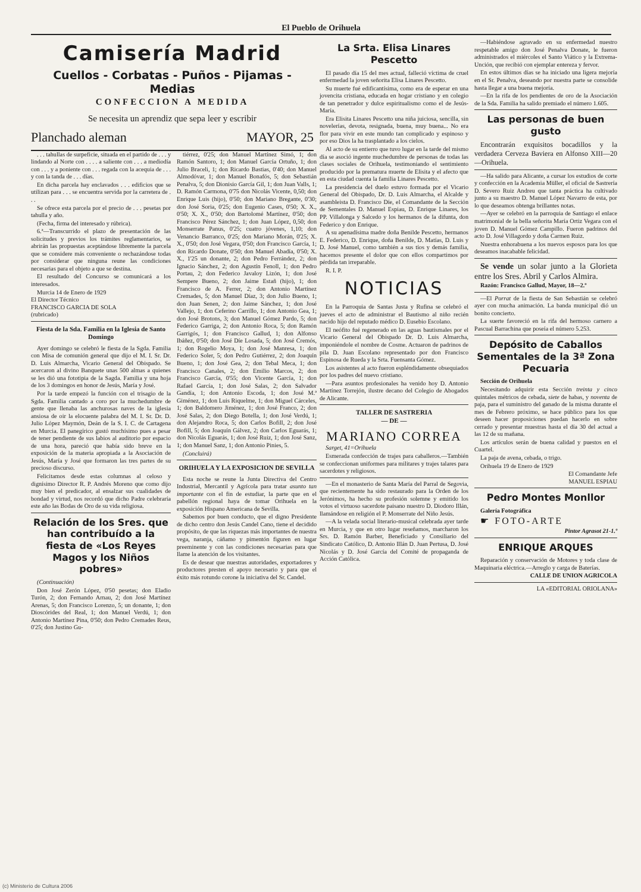El Pueblo de Orihuela
Camisería Madrid
Cuellos - Corbatas - Puños - Pijamas - Medias
CONFECCION A MEDIDA
Se necesita un aprendiz que sepa leer y escribir
Planchado aleman MAYOR, 25
. . . tahullas de surpeficie, situada en el partido de . . . y lindando al Norte con . . . . a saliente con . . . a mediodía con . . . y a poniente con . . . regada con la acequia de . . . y con la tanda de . . . días.
En dicha parcela hay enclavados . . . edificios que se utilizan para . . . se encuentra servida por la carretera de . . .
Se ofrece esta parcela por el precio de . . . pesetas por tahulla y año.
(Fecha, firma del interesado y rúbrica).
6.ª—Transcurrido el plazo de presentación de las solicitudes y previos los trámites reglamentarios, se abrirán las propuestas aceptándose libremente la parcela que se considere más conveniente o rechazándose todas por considerar que ninguna reune las condiciones necesarias para el objeto a que se destina.
El resultado del Concurso se comunicará a los interesados.
Murcia 14 de Enero de 1929
El Director Técnico
FRANCISCO GARCIA DE SOLA
(rubricado)
Fiesta de la Sda. Familia en la Iglesia de Santo Domingo
Ayer domingo se celebró le fiesta de la Sgda. Familia con Misa de comunión general que dijo el M. I. Sr. Dr. D. Luis Almarcha, Vicario General del Obispado. Se acercaron al divino Banquete unas 500 almas a quienes se les dió una fototipia de la Sagda. Familia y una hoja de los 3 domingos en honor de Jesús, María y José.
Por la tarde empezó la función con el trisagio de la Sgda. Familia cantado a coro por la muchedumbre de gente que llenaba las anchurosas naves de la iglesia ansiosa de oir la elocuente palabra del M. I. Sr. Dr. D. Julio López Maymón, Deán de la S. I. C. de Cartagena en Murcia. El panegírico gustó muchísimo pues a pesar de tener pendiente de sus labios al auditorio por espacio de una hora, pareció que había sido breve en la exposición de la materia apropiada a la Asociación de Jesús, María y José que formaron las tres partes de su precioso discurso.
Felicitamos desde estas columnas al celoso y dignísimo Director R. P. Andrés Moreno que como dijo muy bien el predicador, al ensalzar sus cualidades de bondad y virtud, nos recordó que dicho Padre celebraría este año las Bodas de Oro de su vida religiosa.
Relación de los Sres. que han contribuído a la fiesta de «Los Reyes Magos y los Niños pobres»
(Continuación)
Don José Zerón López, 0'50 pesetas; don Eladio Turón, 2; don Fernando Arnau, 2; don José Martínez Arenas, 5; don Francisco Lorenzo, 5; un donante, 1; don Dioscórides del Real, 1; don Manuel Verdú, 1; don Antonio Martínez Pina, 0'50; don Pedro Cremades Reus, 0'25; don Justino Gu-
tiérrez, 0'25; don Manuel Martínez Simó, 1; don Ramón Santoro, 1; don Manuel García Ortuño, 1; don Julio Braceli, 1; don Ricardo Bastias, 0'40; don Manuel Almodóvar, 1; don Manuel Bonafós, 5; don Sebastián Penalva, 5; don Dionisio García Gil, 1; don Juan Valls, 1; D. Ramón Carmona, 0'75 don Nicolás Vicente, 0,50; don Enrique Luis (hijo), 0'50; don Mariano Bregante, 0'30; don José Soria, 0'25; don Eugenio Cases, 0'50; X. X., 0'50; X. X., 0'50; don Bartolomé Martínez, 0'50; don Francisco Pérez Sánchez, 1; don Juan López, 0,50; don Monserrate Panus, 0'25; cuatro jóvenes, 1,10; don Venancio Barranco, 0'25; don Mariano Morán, 0'25; X. X., 0'50; don José Vegara, 0'50; don Francisco García, 1; don Ricardo Donate, 0'50; don Manuel Abadía, 0'50; X. X., 1'25 un donante, 2; don Pedro Ferrández, 2; don Ignacio Sánchez, 2; don Agustín Fenoll, 1; don Pedro Portau, 2; don Federico Javaloy Lizón, 1; don José Sempere Bueno, 2; don Jaime Estañ (hijo), 1; don Francisco de A. Ferrer, 2; don Antonio Martínez Cremades, 5; don Manuel Díaz, 3; don Julio Bueno, 1; don Juan Senen, 2; don Jaime Sánchez, 1; don José Vallejo, 1; don Ceferino Carrillo, 1; don Antonio Gea, 1; don José Brotons, 3; don Manuel Gómez Pardo, 5; don Federico Garriga, 2; don Antonio Roca, 5; don Ramón Garrigós, 1; don Francisco Gallud, 1; don Alfonso Ibáñez, 0'50; don José Díe Losada, 5; don José Cremós, 1; don Rogelio Moya, 1; don José Manresa, 1; don Federico Soler, 5; don Pedro Gutiérrez, 2; don Joaquín Bueno, 1; don José Gea, 2; don Tebal Meca, 1; don Francisco Canales, 2; don Emilio Marcos, 2; don Francisco García, 0'55; don Vicente García, 1; don Rafael García, 1; don José Salas, 2; don Salvador Gandía, 1; don Antonio Escoda, 1; don José M.ª Giménez, 1; don Luis Riquelme, 1; don Miguel Cárceles, 1; don Baldomero Jiménez, 1; don José Franco, 2; don José Salas, 2; don Diego Botella, 1; don José Verdú, 1; don Alejandro Roca, 5; don Carlos Bofill, 2; don José Bofill, 5; don Joaquín Gálvez, 2; don Carlos Eguarás, 1; don Nicolás Eguarás, 1; don José Ruiz, 1; don José Sanz, 1; don Manuel Sanz, 1; don Antonio Pinies, 5.
(Concluirá)
ORIHUELA Y LA EXPOSICION DE SEVILLA
Esta noche se reune la Junta Directiva del Centro Industrial, Mercantil y Agrícola para tratar asunto tan importante con el fin de estudiar, la parte que en el pabellón regional haya de tomar Orihuela en la exposición Hispano Americana de Sevilla.
Sabemos por buen conducto, que el digno Presidente de dicho centro don Jesús Candel Cano, tiene el decidido propósito, de que las riquezas más importantes de nuestra vega, naranja, cáñamo y pimentón figuren en lugar preeminente y con las condiciones necesarias para que llame la atención de los visitantes.
Es de desear que nuestras autoridades, exportadores y productores presten el apoyo necesario y para que el éxito más rotundo corone la iniciativa del Sr. Candel.
La Srta. Elisa Linares Pescetto
El pasado día 15 del mes actual, falleció víctima de cruel enfermedad la joven señorita Elisa Linares Pescetto.
Su muerte fué edificantísima, como era de esperar en una jovencita cristiana, educada en hogar cristiano y en colegio de tan penetrador y dulce espiritualismo como el de Jesús-María.
Era Elisita Linares Pescetto una niña juiciosa, sencilla, sin novelerías, devota, resignada, buena, muy buena... No era flor para vivir en este mundo tan complicado y espinoso y por eso Dios la ha trasplantado a los cielos.
Al acto de su entierro que tuvo lugar en la tarde del mismo día se asoció ingente muchedumbre de personas de todas las clases sociales de Orihuela, testimoniando el sentimiento producido por la prematura muerte de Elisita y el afecto que en esta ciudad cuenta la familia Linares Pescetto.
La presidencia del duelo estuvo formada por el Vicario General del Obispado, Dr. D. Luis Almarcha, el Alcalde y asambleista D. Francisco Díe, el Comandante de la Sección de Sementales D. Manuel Espiau, D. Enrique Linares, los PP. Villalonga y Salcedo y los hermanos de la difunta, don Federico y don Enrique.
A su apenadísima madre doña Benilde Pescetto, hermanos E. Federico, D. Enrique, doña Benilde, D. Matías, D. Luis y D. José Manuel, como también a sus tíos y demás familia, hacemos presente el dolor que con ellos compartimos por pérdida tan irreparable.
R. I. P.
NOTICIAS
En la Parroquia de Santas Justa y Rufina se celebró el jueves el acto de administrar el Bautismo al niño recién nacido hijo del reputado médico D. Eusebio Escolano.
El neófito fué regenerado en las aguas bautismales por el Vicario General del Obispado Dr. D. Luis Almarcha, imponiéndole el nombre de Cosme. Actuaron de padrinos de pila D. Juan Escolano representado por don Francisco Espinosa de Rueda y la Srta. Fuensanta Gómez.
Los asistentes al acto fueron espléndidamente obsequiados por los padres del nuevo cristiano.
—Para asuntos profesionales ha venido hoy D. Antonio Martínez Torrejón, ilustre decano del Colegio de Abogados de Alicante.
TALLER DE SASTRERIA
— DE —
MARIANO CORREA
Sarget, 41=Orihuela
Esmerada confección de trajes para caballeros.—También se confeccionan uniformes para militares y trajes talares para sacerdotes y religiosos.
—En el monasterio de Santa María del Parral de Segovia, que recientemente ha sido restaurado para la Orden de los Jerónimos, ha hecho su profesión solemne y emitido los votos el virtuoso sacerdote paisano nuestro D. Diodoro Illán, llamándose en religión el P. Monserrate del Niño Jesús.
—A la velada social literario-musical celebrada ayer tarde en Murcia, y que en otro lugar reseñamos, marcharon los Srs. D. Ramón Barber, Beneficiado y Consiliario del Sindicato Católico, D. Antonio Illán D. Juan Pertusa, D. José Nicolás y D. José García del Comité de propaganda de Acción Católica.
—Habiéndose agravado en su enfermedad nuestro respetable amigo don José Penalva Donate, le fueron administrados el miércoles el Santo Viático y la Extrema-Unción, que recibió con ejemplar entereza y fervor.
En estos últimos días se ha iniciado una ligera mejoría en el Sr. Penalva, deseando por nuestra parte se consolide hasta llegar a una buena mejoría.
—En la rifa de los pendientes de oro de la Asociación de la Sda. Familia ha salido premiado el número 1.605.
Las personas de buen gusto
Encontrarán exquisitos bocadillos y la verdadera Cerveza Baviera en Alfonso XIII—20—Orihuela.
—Ha salido para Alicante, a cursar los estudios de corte y confección en la Academia Müller, el oficial de Sastrería D. Severo Ruiz Andreu que tanta práctica ha cultivado junto a su maestro D. Manuel López Navarro de esta, por lo que deseamos obtenga brillantes notas.
—Ayer se celebró en la parroquia de Santiago el enlace matrimonial de la bella señorita María Ortiz Vegara con el joven D. Manuel Gómez Campillo. Fueron padrinos del acto D. José Villagordo y doña Carmen Ruiz.
Nuestra enhorabuena a los nuevos esposos para los que deseamos inacabable felicidad.
Se vende un solar junto a la Glorieta entre los Sres. Abril y Carlos Almira.
Razón: Francisco Gallud, Mayor, 18—2.º
—El Porrat de la fiesta de San Sebastián se celebró ayer con mucha animación. La banda municipal dió un bonito concierto.
La suerte favoreció en la rifa del hermoso carnero a Pascual Barrachina que poseía el número 5.253.
Depósito de Caballos Sementales de la 3ª Zona Pecuaria
Sección de Orihuela
Necesitando adquirir esta Sección treinta y cinco quintales métricos de cebada, siete de habas, y noventa de paja, para el suministro del ganado de la misma durante el mes de Febrero próximo, se hace público para los que deseen hacer proposiciones puedan hacerlo en sobre cerrado y presentar muestras hasta el día 30 del actual a las 12 de su mañana.
Los artículos serán de buena calidad y puestos en el Cuartel.
La paja de avena, cebada, o trigo.
Orihuela 19 de Enero de 1929
El Comandante Jefe
MANUEL ESPIAU
Pedro Montes Monllor
Galería Fotográfica
☛ FOTO-ARTE
Pintor Agrasot 21-1.º
ENRIQUE ARQUES
Reparación y conservación de Motores y toda clase de Maquinaria eléctrica.—Arreglo y carga de Baterías.
CALLE DE UNION AGRICOLA
LA «EDITORIAL ORIOLANA»
(c) Ministerio de Cultura 2006